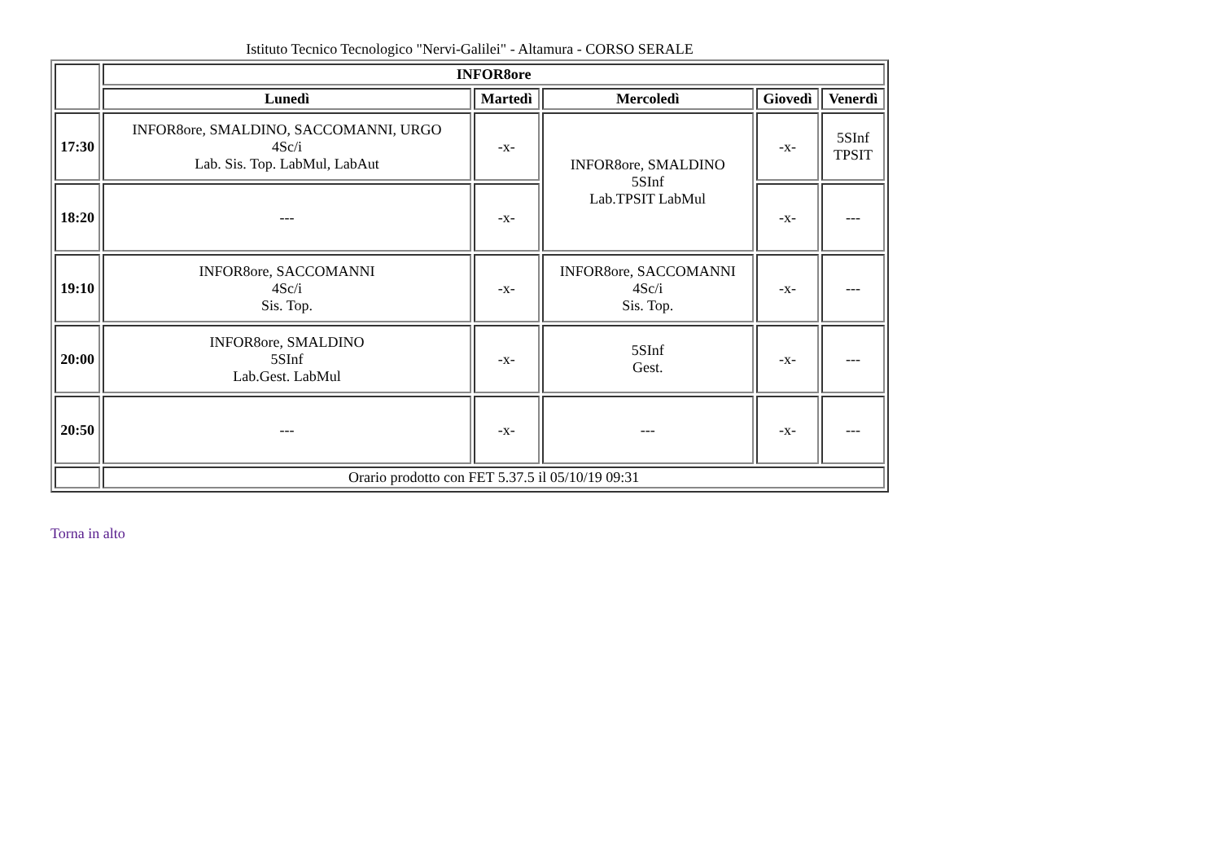Istituto Tecnico Tecnologico "Nervi-Galilei" - Altamura - CORSO SERALE
| | INFOR8ore | | | | |
| | Lunedì | Martedì | Mercoledì | Giovedì | Venerdì |
| 17:30 | INFOR8ore, SMALDINO, SACCOMANNI, URGO 4Sc/i Lab. Sis. Top. LabMul, LabAut | -x- | INFOR8ore, SMALDINO 5SInf Lab.TPSIT LabMul | -x- | 5SInf TPSIT |
| 18:20 | --- | -x- | | -x- | --- |
| 19:10 | INFOR8ore, SACCOMANNI 4Sc/i Sis. Top. | -x- | INFOR8ore, SACCOMANNI 4Sc/i Sis. Top. | -x- | --- |
| 20:00 | INFOR8ore, SMALDINO 5SInf Lab.Gest. LabMul | -x- | 5SInf Gest. | -x- | --- |
| 20:50 | --- | -x- | --- | -x- | --- |
| | Orario prodotto con FET 5.37.5 il 05/10/19 09:31 | | | | |
Torna in alto